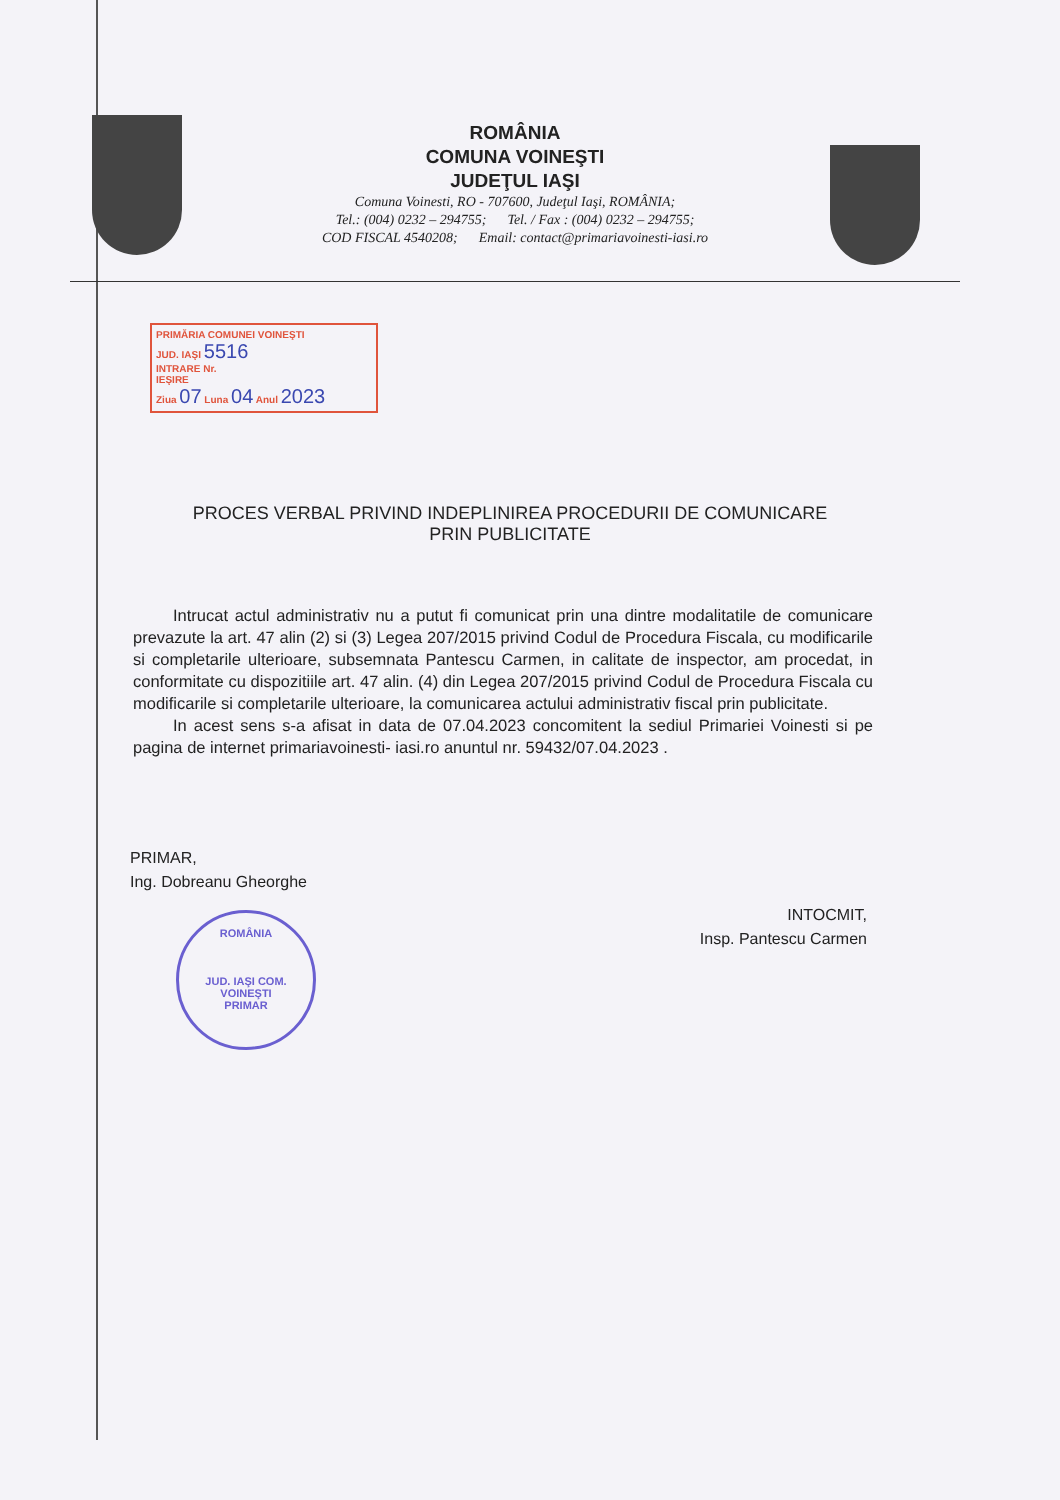ROMÂNIA
COMUNA VOINEŞTI
JUDEŢUL IAŞI
Comuna Voinesti, RO - 707600, Judeţul Iaşi, ROMÂNIA;
Tel.: (004) 0232 – 294755; Tel. / Fax : (004) 0232 – 294755;
COD FISCAL 4540208; Email: contact@primariavoinesti-iasi.ro
PRIMĂRIA COMUNEI VOINEŞTI
JUD. IAŞI 5516
INTRARE Nr.
IEŞIRE
Ziua 07 Luna 04 Anul 2023
PROCES VERBAL PRIVIND INDEPLINIREA PROCEDURII DE COMUNICARE
PRIN PUBLICITATE
Intrucat actul administrativ nu a putut fi comunicat prin una dintre modalitatile de comunicare prevazute la art. 47 alin (2) si (3) Legea 207/2015 privind Codul de Procedura Fiscala, cu modificarile si completarile ulterioare, subsemnata Pantescu Carmen, in calitate de inspector, am procedat, in conformitate cu dispozitiile art. 47 alin. (4) din Legea 207/2015 privind Codul de Procedura Fiscala cu modificarile si completarile ulterioare, la comunicarea actului administrativ fiscal prin publicitate.
In acest sens s-a afisat in data de 07.04.2023 concomitent la sediul Primariei Voinesti si pe pagina de internet primariavoinesti- iasi.ro anuntul nr. 59432/07.04.2023 .
PRIMAR,
Ing. Dobreanu Gheorghe
INTOCMIT,
Insp. Pantescu Carmen
ROMÂNIA
JUD. IAŞI COM. VOINEŞTI
PRIMAR